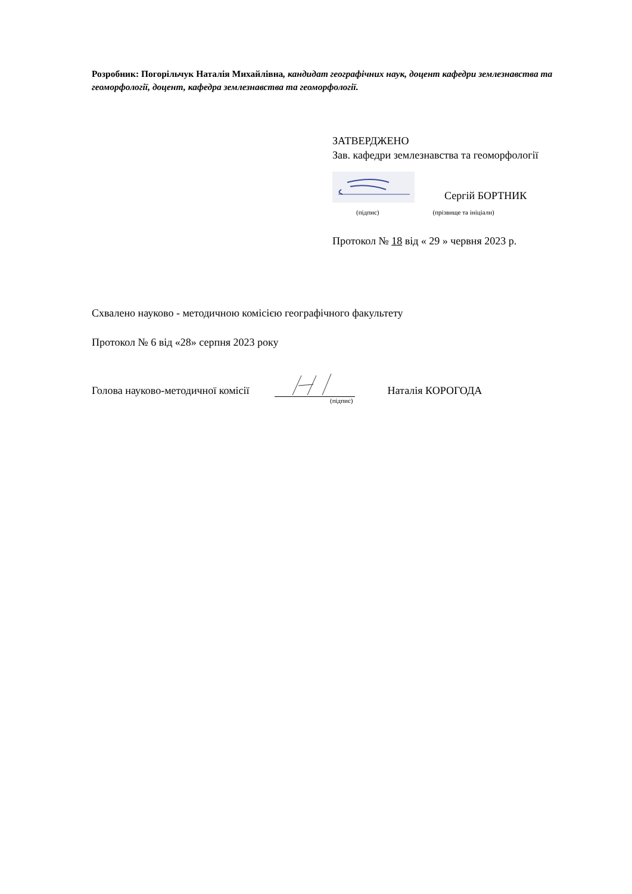Розробник: Погорільчук Наталія Михайлівна, кандидат географічних наук, доцент кафедри землезнавства та геоморфології, доцент, кафедра землезнавства та геоморфології.
ЗАТВЕРДЖЕНО
Зав. кафедри землезнавства та геоморфології
Сергій БОРТНИК
(підпис) (прізвище та ініціали)
Протокол № 18 від « 29 » червня 2023 р.
Схвалено науково - методичною комісією географічного факультету
Протокол № 6 від «28» серпня 2023 року
Голова науково-методичної комісії Наталія КОРОГОДА
(підпис)